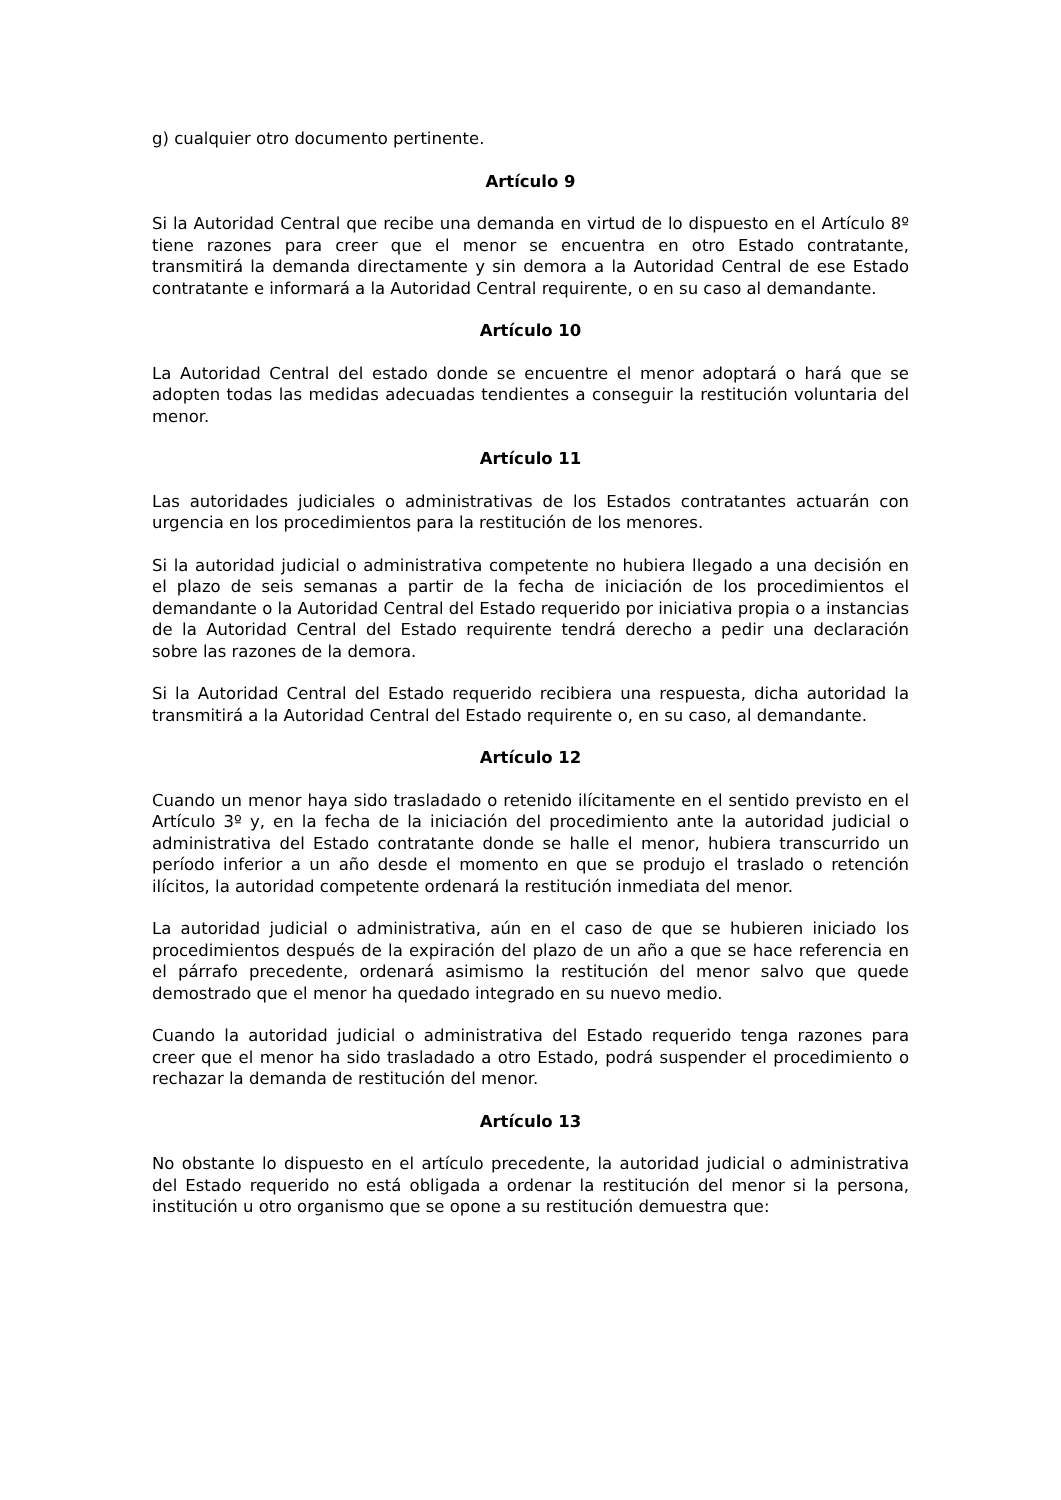g) cualquier otro documento pertinente.
Artículo 9
Si la Autoridad Central que recibe una demanda en virtud de lo dispuesto en el Artículo 8º tiene razones para creer que el menor se encuentra en otro Estado contratante, transmitirá la demanda directamente y sin demora a la Autoridad Central de ese Estado contratante e informará a la Autoridad Central requirente, o en su caso al demandante.
Artículo 10
La Autoridad Central del estado donde se encuentre el menor adoptará o hará que se adopten todas las medidas adecuadas tendientes a conseguir la restitución voluntaria del menor.
Artículo 11
Las autoridades judiciales o administrativas de los Estados contratantes actuarán con urgencia en los procedimientos para la restitución de los menores.
Si la autoridad judicial o administrativa competente no hubiera llegado a una decisión en el plazo de seis semanas a partir de la fecha de iniciación de los procedimientos el demandante o la Autoridad Central del Estado requerido por iniciativa propia o a instancias de la Autoridad Central del Estado requirente tendrá derecho a pedir una declaración sobre las razones de la demora.
Si la Autoridad Central del Estado requerido recibiera una respuesta, dicha autoridad la transmitirá a la Autoridad Central del Estado requirente o, en su caso, al demandante.
Artículo 12
Cuando un menor haya sido trasladado o retenido ilícitamente en el sentido previsto en el Artículo 3º y, en la fecha de la iniciación del procedimiento ante la autoridad judicial o administrativa del Estado contratante donde se halle el menor, hubiera transcurrido un período inferior a un año desde el momento en que se produjo el traslado o retención ilícitos, la autoridad competente ordenará la restitución inmediata del menor.
La autoridad judicial o administrativa, aún en el caso de que se hubieren iniciado los procedimientos después de la expiración del plazo de un año a que se hace referencia en el párrafo precedente, ordenará asimismo la restitución del menor salvo que quede demostrado que el menor ha quedado integrado en su nuevo medio.
Cuando la autoridad judicial o administrativa del Estado requerido tenga razones para creer que el menor ha sido trasladado a otro Estado, podrá suspender el procedimiento o rechazar la demanda de restitución del menor.
Artículo 13
No obstante lo dispuesto en el artículo precedente, la autoridad judicial o administrativa del Estado requerido no está obligada a ordenar la restitución del menor si la persona, institución u otro organismo que se opone a su restitución demuestra que: